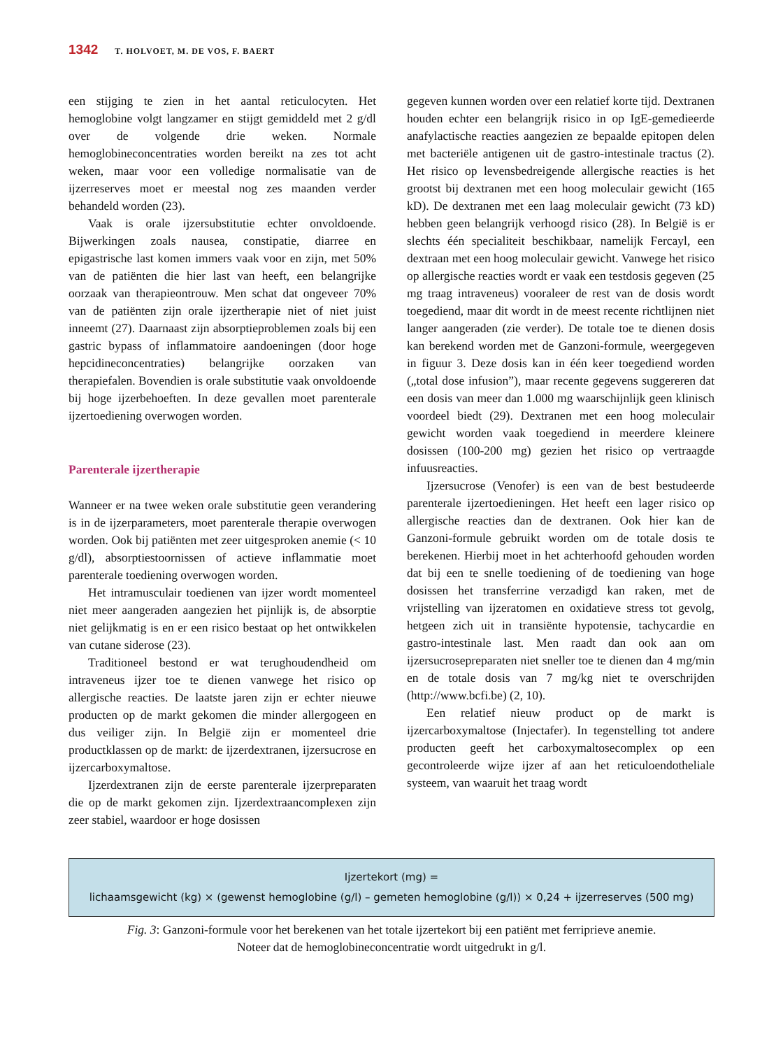1342 T. HOLVOET, M. DE VOS, F. BAERT
een stijging te zien in het aantal reticulocyten. Het hemoglobine volgt langzamer en stijgt gemiddeld met 2 g/dl over de volgende drie weken. Normale hemoglobineconcentraties worden bereikt na zes tot acht weken, maar voor een volledige normalisatie van de ijzerreserves moet er meestal nog zes maanden verder behandeld worden (23).
Vaak is orale ijzersubstitutie echter onvoldoende. Bijwerkingen zoals nausea, constipatie, diarree en epigastrische last komen immers vaak voor en zijn, met 50% van de patiënten die hier last van heeft, een belangrijke oorzaak van therapieontrouw. Men schat dat ongeveer 70% van de patiënten zijn orale ijzertherapie niet of niet juist inneemt (27). Daarnaast zijn absorptieproblemen zoals bij een gastric bypass of inflammatoire aandoeningen (door hoge hepcidineconcentraties) belangrijke oorzaken van therapiefalen. Bovendien is orale substitutie vaak onvoldoende bij hoge ijzerbehoeften. In deze gevallen moet parenterale ijzertoediening overwogen worden.
Parenterale ijzertherapie
Wanneer er na twee weken orale substitutie geen verandering is in de ijzerparameters, moet parenterale therapie overwogen worden. Ook bij patiënten met zeer uitgesproken anemie (< 10 g/dl), absorptiestoornissen of actieve inflammatie moet parenterale toediening overwogen worden.
Het intramusculair toedienen van ijzer wordt momenteel niet meer aangeraden aangezien het pijnlijk is, de absorptie niet gelijkmatig is en er een risico bestaat op het ontwikkelen van cutane siderose (23).
Traditioneel bestond er wat terughoudendheid om intraveneus ijzer toe te dienen vanwege het risico op allergische reacties. De laatste jaren zijn er echter nieuwe producten op de markt gekomen die minder allergogeen en dus veiliger zijn. In België zijn er momenteel drie productklassen op de markt: de ijzerdextranen, ijzersucrose en ijzercarboxymaltose.
Ijzerdextranen zijn de eerste parenterale ijzerpreparaten die op de markt gekomen zijn. Ijzerdextraancomplexen zijn zeer stabiel, waardoor er hoge dosissen
gegeven kunnen worden over een relatief korte tijd. Dextranen houden echter een belangrijk risico in op IgE-gemedieerde anafylactische reacties aangezien ze bepaalde epitopen delen met bacteriële antigenen uit de gastro-intestinale tractus (2). Het risico op levensbedreigende allergische reacties is het grootst bij dextranen met een hoog moleculair gewicht (165 kD). De dextranen met een laag moleculair gewicht (73 kD) hebben geen belangrijk verhoogd risico (28). In België is er slechts één specialiteit beschikbaar, namelijk Fercayl, een dextraan met een hoog moleculair gewicht. Vanwege het risico op allergische reacties wordt er vaak een testdosis gegeven (25 mg traag intraveneus) vooraleer de rest van de dosis wordt toegediend, maar dit wordt in de meest recente richtlijnen niet langer aangeraden (zie verder). De totale toe te dienen dosis kan berekend worden met de Ganzoni-formule, weergegeven in figuur 3. Deze dosis kan in één keer toegediend worden („total dose infusion”), maar recente gegevens suggereren dat een dosis van meer dan 1.000 mg waarschijnlijk geen klinisch voordeel biedt (29). Dextranen met een hoog moleculair gewicht worden vaak toegediend in meerdere kleinere dosissen (100-200 mg) gezien het risico op vertraagde infuusreacties.
Ijzersucrose (Venofer) is een van de best bestudeerde parenterale ijzertoedieningen. Het heeft een lager risico op allergische reacties dan de dextranen. Ook hier kan de Ganzoni-formule gebruikt worden om de totale dosis te berekenen. Hierbij moet in het achterhoofd gehouden worden dat bij een te snelle toediening of de toediening van hoge dosissen het transferrine verzadigd kan raken, met de vrijstelling van ijzeratomen en oxidatieve stress tot gevolg, hetgeen zich uit in transiënte hypotensie, tachycardie en gastro-intestinale last. Men raadt dan ook aan om ijzersucrosepreparaten niet sneller toe te dienen dan 4 mg/min en de totale dosis van 7 mg/kg niet te overschrijden (http://www.bcfi.be) (2, 10).
Een relatief nieuw product op de markt is ijzercarboxymaltose (Injectafer). In tegenstelling tot andere producten geeft het carboxymaltosecomplex op een gecontroleerde wijze ijzer af aan het reticuloendotheliale systeem, van waaruit het traag wordt
Ijzertekort (mg) =
lichaamsgewicht (kg) × (gewenst hemoglobine (g/l) – gemeten hemoglobine (g/l)) × 0,24 + ijzerreserves (500 mg)
Fig. 3: Ganzoni-formule voor het berekenen van het totale ijzertekort bij een patiënt met ferriprieve anemie.
Noteer dat de hemoglobineconcentratie wordt uitgedrukt in g/l.